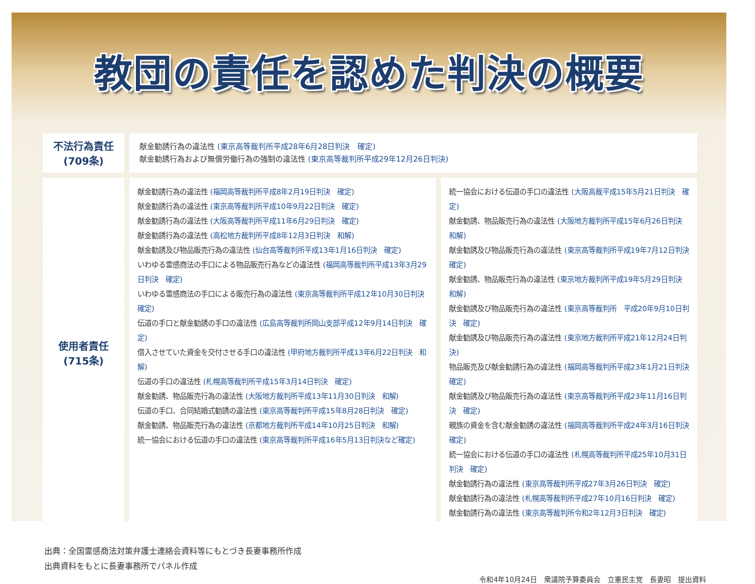教団の責任を認めた判決の概要
| 不法行為責任 (709条) | 献金勧誘行為の違法性 (東京高等裁判所平成28年6月28日判決 確定) 献金勧誘行為および無償労働行為の強制の違法性 (東京高等裁判所平成29年12月26日判決) | |
| 使用者責任 (715条) | 献金勧誘行為の違法性 (福岡高等裁判所平成8年2月19日判決 確定) 献金勧誘行為の違法性 (東京高等裁判所平成10年9月22日判決 確定) 献金勧誘行為の違法性 (大阪高等裁判所平成11年6月29日判決 確定) 献金勧誘行為の違法性 (高松地方裁判所平成8年12月3日判決 和解) 献金勧誘及び物品販売行為の違法性 (仙台高等裁判所平成13年1月16日判決 確定) いわゆる霊感商法の手口による物品販売行為などの違法性 (福岡高等裁判所平成13年3月29日判決 確定) いわゆる霊感商法の手口による販売行為の違法性 (東京高等裁判所平成12年10月30日判決 確定) 伝道の手口と献金勧誘の手口の違法性 (広島高等裁判所岡山支部平成12年9月14日判決 確定) 借入させていた資金を交付させる手口の違法性 (甲府地方裁判所平成13年6月22日判決 和解) 伝道の手口の違法性 (札幌高等裁判所平成15年3月14日判決 確定) 献金勧誘、物品販売行為の違法性 (大阪地方裁判所平成13年11月30日判決 和解) 伝道の手口、合同結婚式勧誘の違法性 (東京高等裁判所平成15年8月28日判決 確定) 献金勧誘、物品販売行為の違法性 (京都地方裁判所平成14年10月25日判決 和解) 統一協会における伝道の手口の違法性 (東京高等裁判所平成16年5月13日判決など確定) | 統一協会における伝道の手口の違法性 (大阪高裁平成15年5月21日判決 確定) 献金勧誘、物品販売行為の違法性 (大阪地方裁判所平成15年6月26日判決 和解) 献金勧誘及び物品販売行為の違法性 (東京高等裁判所平成19年7月12日判決 確定) 献金勧誘、物品販売行為の違法性 (東京地方裁判所平成19年5月29日判決 和解) 献金勧誘及び物品販売行為の違法性 (東京高等裁判所 平成20年9月10日判決 確定) 献金勧誘及び物品販売行為の違法性 (東京地方裁判所平成21年12月24日判決) 物品販売及び献金勧誘行為の違法性 (福岡高等裁判所平成23年1月21日判決 確定) 献金勧誘及び物品販売行為の違法性 (東京高等裁判所平成23年11月16日判決 確定) 親族の資金を含む献金勧誘の違法性 (福岡高等裁判所平成24年3月16日判決 確定) 統一協会における伝道の手口の違法性 (札幌高等裁判所平成25年10月31日判決 確定) 献金勧誘行為の違法性 (東京高等裁判所平成27年3月26日判決 確定) 献金勧誘行為の違法性 (札幌高等裁判所平成27年10月16日判決 確定) 献金勧誘行為の違法性 (東京高等裁判所令和2年12月3日判決 確定) |
出典：全国霊感商法対策弁護士連絡会資料等にもとづき長妻事務所作成
出典資料をもとに長妻事務所でパネル作成
令和4年10月24日　衆議院予算委員会　立憲民主党　長妻昭　提出資料